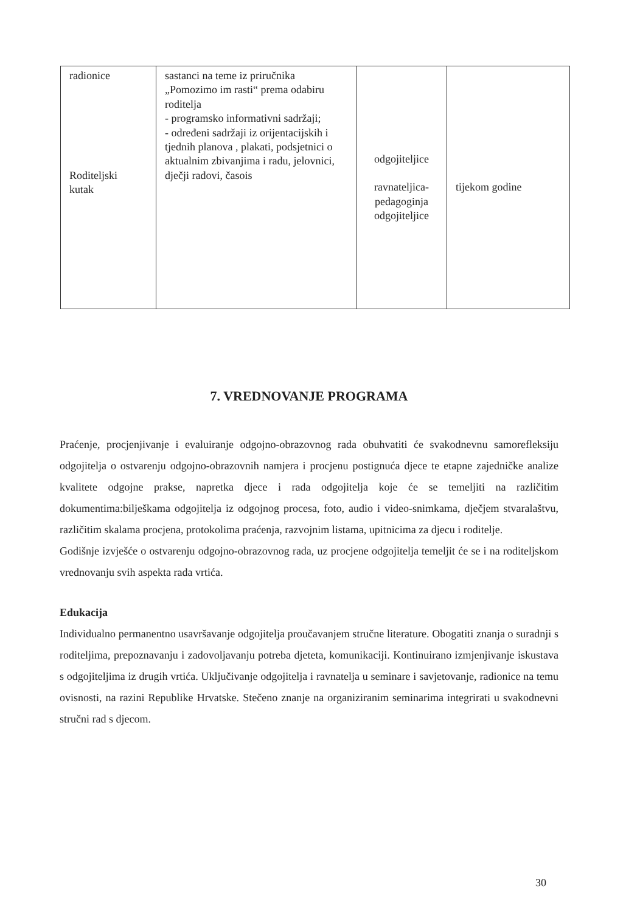| radionice Roditeljski kutak | sastanci na teme iz priručnika „Pomozimo im rasti“ prema odabiru roditelja - programsko informativni sadržaji; - određeni sadržaji iz orijentacijskih i tjednih planova , plakati, podsjetnici o aktualnim zbivanjima i radu, jelovnici, dječji radovi, časois | odgojiteljice ravnateljica- pedagoginja odgojiteljice | tijekom godine |
7. VREDNOVANJE PROGRAMA
Praćenje, procjenjivanje i evaluiranje odgojno-obrazovnog rada obuhvatiti će svakodnevnu samorefleksiju odgojitelja o ostvarenju odgojno-obrazovnih namjera i procjenu postignuća djece te etapne zajedničke analize kvalitete odgojne prakse, napretka djece i rada odgojitelja koje će se temeljiti na različitim dokumentima:bilješkama odgojitelja iz odgojnog procesa, foto, audio i video-snimkama, dječjem stvaralaštvu, različitim skalama procjena, protokolima praćenja, razvojnim listama, upitnicima za djecu i roditelje.
Godišnje izvješće o ostvarenju odgojno-obrazovnog rada, uz procjene odgojitelja temeljit će se i na roditeljskom vrednovanju svih aspekta rada vrtića.
Edukacija
Individualno permanentno usavršavanje odgojitelja proučavanjem stručne literature. Obogatiti znanja o suradnji s roditeljima, prepoznavanju i zadovoljavanju potreba djeteta, komunikaciji. Kontinuirano izmjenjivanje iskustava s odgojiteljima iz drugih vrtića. Uključivanje odgojitelja i ravnatelja u seminare i savjetovanje, radionice na temu ovisnosti, na razini Republike Hrvatske. Stečeno znanje na organiziranim seminarima integrirati u svakodnevni stručni rad s djecom.
30